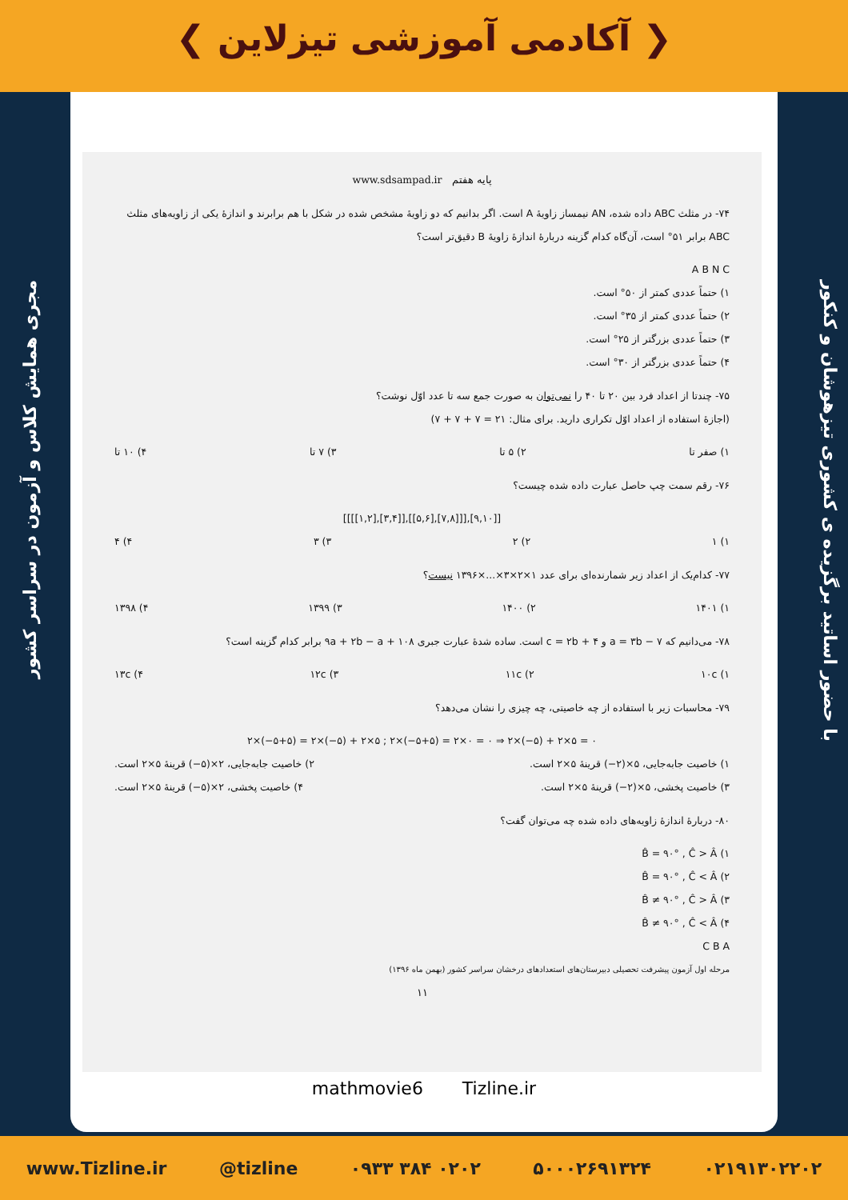❮ آکادمی آموزشی تیزلاین ❯
مجری همایش کلاس و آزمون در سراسر کشور
با حضور اساتید برگزیده ی کشوری تیزهوشان و کنکور
پایه هفتم www.sdsampad.ir
۷۴- در مثلث ABC داده شده، AN نیمساز زاویهٔ A است. اگر بدانیم که دو زاویهٔ مشخص شده در شکل با هم برابرند و اندازهٔ یکی از زاویه‌های مثلث ABC برابر ۵۱° است، آن‌گاه کدام گزینه دربارهٔ اندازهٔ زاویهٔ B دقیق‌تر است؟
A B N C
۱) حتماً عددی کمتر از ۵۰° است.
۲) حتماً عددی کمتر از ۳۵° است.
۳) حتماً عددی بزرگتر از ۲۵° است.
۴) حتماً عددی بزرگتر از ۳۰° است.
۷۵- چندتا از اعداد فرد بین ۲۰ تا ۴۰ را نمی‌توان به صورت جمع سه تا عدد اوّل نوشت؟
(اجازهٔ استفاده از اعداد اوّل تکراری دارید. برای مثال: ۲۱ = ۷ + ۷ + ۷)
۱) صفر تا ۲) ۵ تا ۳) ۷ تا ۴) ۱۰ تا
۷۶- رقم سمت چپ حاصل عبارت داده شده چیست؟
[[[[۱,۲],[۳,۴]],[[۵,۶],[۷,۸]]],[۹,۱۰]]
۱) ۱ ۲) ۲ ۳) ۳ ۴) ۴
۷۷- کدام‌یک از اعداد زیر شمارنده‌ای برای عدد ۱×۲×۳×...×۱۳۹۶ نیست؟
۱) ۱۴۰۱ ۲) ۱۴۰۰ ۳) ۱۳۹۹ ۴) ۱۳۹۸
۷۸- می‌دانیم که a = ۳b − ۷ و c = ۲b + ۴ است. ساده شدهٔ عبارت جبری ۹a + ۲b − a + ۱۰۸ برابر کدام گزینه است؟
۱) ۱۰c ۲) ۱۱c ۳) ۱۲c ۴) ۱۳c
۷۹- محاسبات زیر با استفاده از چه خاصیتی، چه چیزی را نشان می‌دهد؟
۲×(−۵+۵) = ۲×(−۵) + ۲×۵ ; ۲×(−۵+۵) = ۲×۰ = ۰ ⇒ ۲×(−۵) + ۲×۵ = ۰
۱) خاصیت جابه‌جایی، ۵×(۲−) قرینهٔ ۵×۲ است. ۲) خاصیت جابه‌جایی، ۲×(۵−) قرینهٔ ۵×۲ است.
۳) خاصیت پخشی، ۵×(۲−) قرینهٔ ۵×۲ است. ۴) خاصیت پخشی، ۲×(۵−) قرینهٔ ۵×۲ است.
۸۰- دربارهٔ اندازهٔ زاویه‌های داده شده چه می‌توان گفت؟
۱) B̂ = ۹۰° , Ĉ > Â
۲) B̂ = ۹۰° , Ĉ < Â
۳) B̂ ≠ ۹۰° , Ĉ > Â
۴) B̂ ≠ ۹۰° , Ĉ < Â
C B A
مرحله اول آزمون پیشرفت تحصیلی دبیرستان‌های استعدادهای درخشان سراسر کشور (بهمن ماه ۱۳۹۶)
۱۱
mathmovie6 Tizline.ir
www.Tizline.ir @tizline ۰۹۳۳ ۳۸۴ ۰۲۰۲ ۵۰۰۰۲۶۹۱۳۲۴ ۰۲۱۹۱۳۰۲۲۰۲